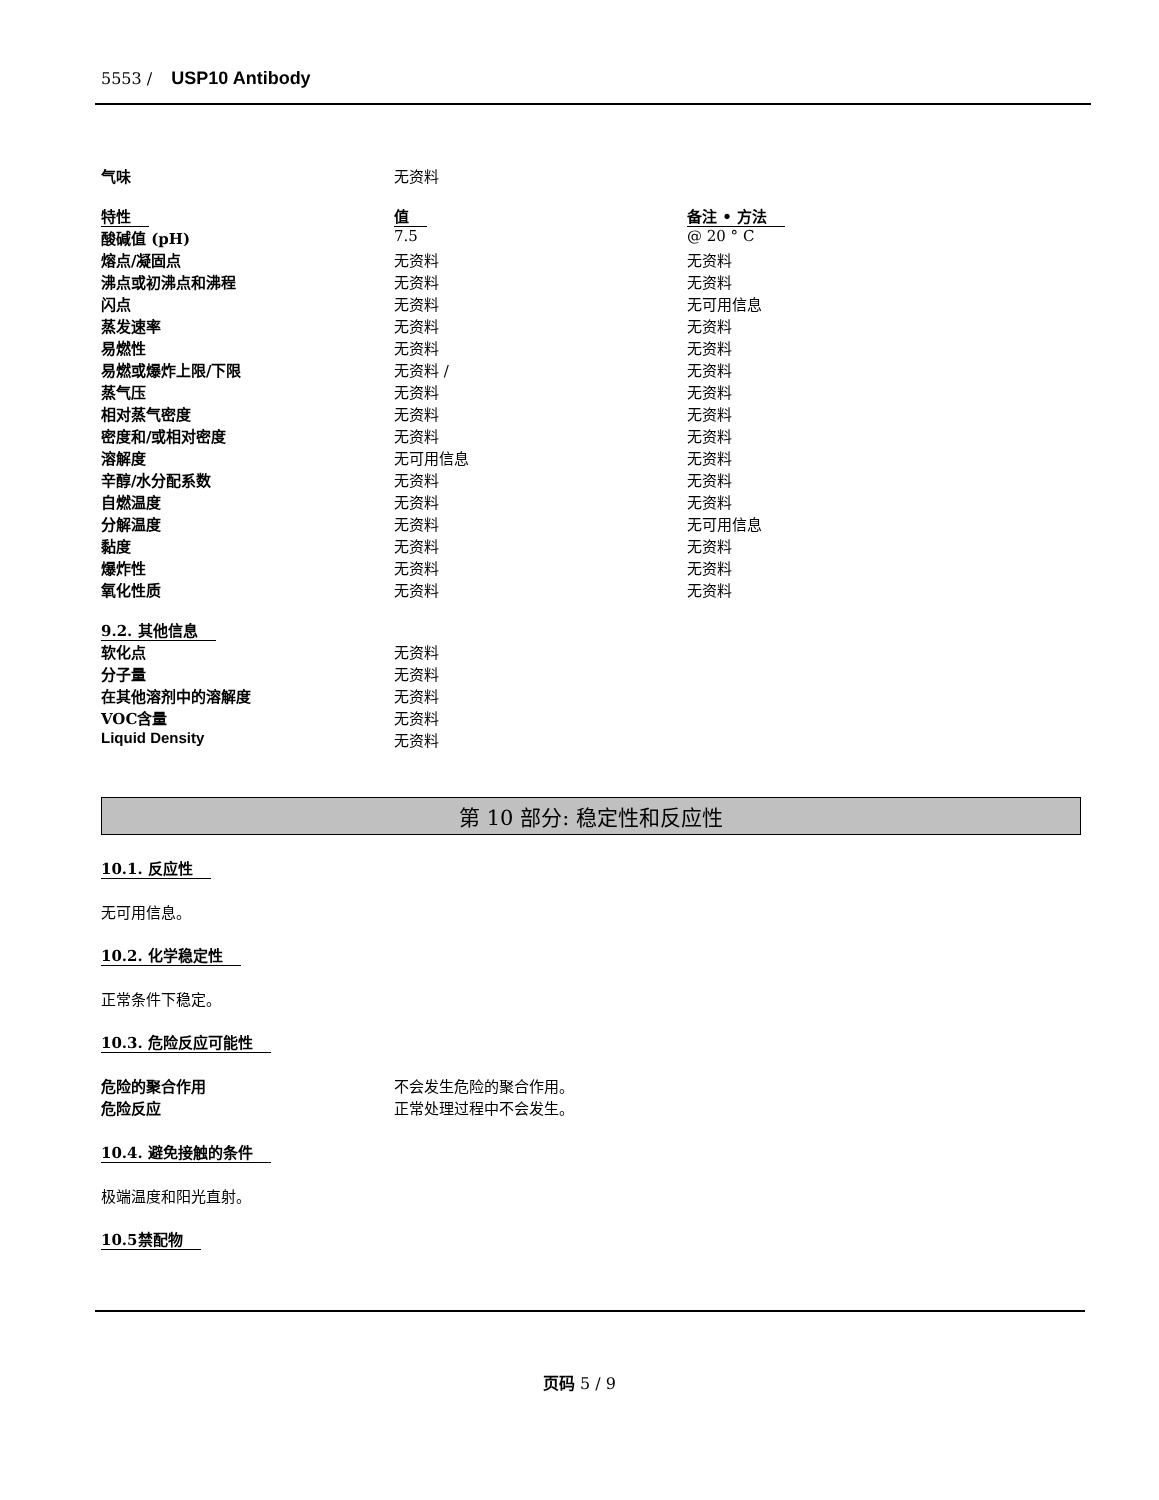5553 / USP10 Antibody
| 气味 | 无资料 |
| 特性 | 值 | 备注 • 方法 |
| 酸碱值 (pH) | 7.5 | @ 20 ° C |
| 熔点/凝固点 | 无资料 | 无资料 |
| 沸点或初沸点和沸程 | 无资料 | 无资料 |
| 闪点 | 无资料 | 无可用信息 |
| 蒸发速率 | 无资料 | 无资料 |
| 易燃性 | 无资料 | 无资料 |
| 易燃或爆炸上限/下限 | 无资料 / | 无资料 |
| 蒸气压 | 无资料 | 无资料 |
| 相对蒸气密度 | 无资料 | 无资料 |
| 密度和/或相对密度 | 无资料 | 无资料 |
| 溶解度 | 无可用信息 | 无资料 |
| 辛醇/水分配系数 | 无资料 | 无资料 |
| 自燃温度 | 无资料 | 无资料 |
| 分解温度 | 无资料 | 无可用信息 |
| 黏度 | 无资料 | 无资料 |
| 爆炸性 | 无资料 | 无资料 |
| 氧化性质 | 无资料 | 无资料 |
9.2. 其他信息
| 软化点 | 无资料 |
| 分子量 | 无资料 |
| 在其他溶剂中的溶解度 | 无资料 |
| VOC含量 | 无资料 |
| Liquid Density | 无资料 |
第 10 部分: 稳定性和反应性
10.1. 反应性
无可用信息。
10.2. 化学稳定性
正常条件下稳定。
10.3. 危险反应可能性
| 危险的聚合作用 | 不会发生危险的聚合作用。 |
| 危险反应 | 正常处理过程中不会发生。 |
10.4. 避免接触的条件
极端温度和阳光直射。
10.5禁配物
页码 5 / 9